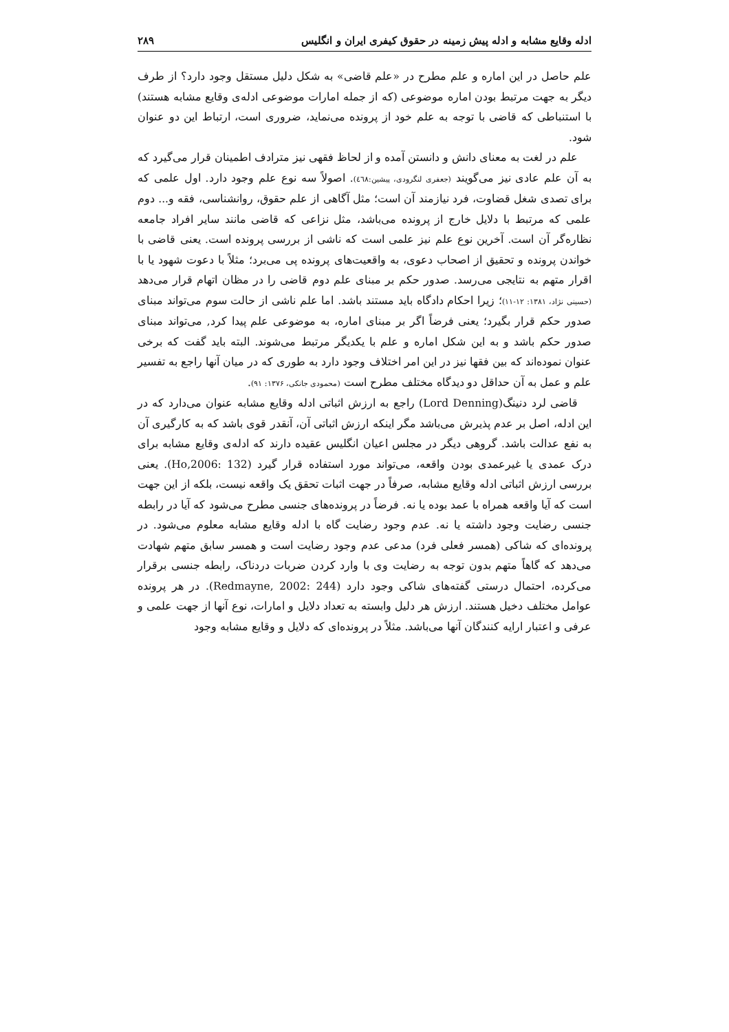ادله وقایع مشابه و ادله پیش زمینه در حقوق کیفری ایران و انگلیس ۲۸۹
علم حاصل در این اماره و علم مطرح در «علم قاضی» به شکل دلیل مستقل وجود دارد؟ از طرف دیگر به جهت مرتبط بودن اماره موضوعی (که از جمله امارات موضوعی ادله‌ی وقایع مشابه هستند) با استنباطی که قاضی با توجه به علم خود از پرونده می‌نماید، ضروری است، ارتباط این دو عنوان شود.
علم در لغت به معنای دانش و دانستن آمده و از لحاظ فقهی نیز مترادف اطمینان قرار می‌گیرد که به آن علم عادی نیز می‌گویند (جعفری لنگرودی، پیشین:٤٦٨). اصولاً سه نوع علم وجود دارد. اول علمی که برای تصدی شغل قضاوت، فرد نیازمند آن است؛ مثل آگاهی از علم حقوق، روانشناسی، فقه و... دوم علمی که مرتبط با دلایل خارج از پرونده می‌باشد، مثل نزاعی که قاضی مانند سایر افراد جامعه نظاره‌گر آن است. آخرین نوع علم نیز علمی است که ناشی از بررسی پرونده است. یعنی قاضی با خواندن پرونده و تحقیق از اصحاب دعوی، به واقعیت‌های پرونده پی می‌برد؛ مثلاً با دعوت شهود یا با اقرار متهم به نتایجی می‌رسد. صدور حکم بر مبنای علم دوم قاضی را در مظان اتهام قرار می‌دهد (حسینی نژاد، ۱۳۸۱: ۱۲-۱۱)؛ زیرا احکام دادگاه باید مستند باشد. اما علم ناشی از حالت سوم می‌تواند مبنای صدور حکم قرار بگیرد؛ یعنی فرضاً اگر بر مبنای اماره، به موضوعی علم پیدا کرد, می‌تواند مبنای صدور حکم باشد و به این شکل اماره و علم با یکدیگر مرتبط می‌شوند. البته باید گفت که برخی عنوان نموده‌اند که بین فقها نیز در این امر اختلاف وجود دارد به طوری که در میان آنها راجع به تفسیر علم و عمل به آن حداقل دو دیدگاه مختلف مطرح است (محمودی جانکی، ۱۳۷۶: ۹۱).
قاضی لرد دنینگ(Lord Denning) راجع به ارزش اثباتی ادله وقایع مشابه عنوان می‌دارد که در این ادله، اصل بر عدم پذیرش می‌باشد مگر اینکه ارزش اثباتی آن، آنقدر قوی باشد که به کارگیری آن به نفع عدالت باشد. گروهی دیگر در مجلس اعیان انگلیس عقیده دارند که ادله‌ی وقایع مشابه برای درک عمدی یا غیرعمدی بودن واقعه، می‌تواند مورد استفاده قرار گیرد (Ho,2006: 132). یعنی بررسی ارزش اثباتی ادله وقایع مشابه، صرفاً در جهت اثبات تحقق یک واقعه نیست، بلکه از این جهت است که آیا واقعه همراه با عمد بوده یا نه. فرضاً در پرونده‌های جنسی مطرح می‌شود که آیا در رابطه جنسی رضایت وجود داشته یا نه. عدم وجود رضایت گاه با ادله وقایع مشابه معلوم می‌شود. در پرونده‌ای که شاکی (همسر فعلی فرد) مدعی عدم وجود رضایت است و همسر سابق متهم شهادت می‌دهد که گاهاً متهم بدون توجه به رضایت وی با وارد کردن ضربات دردناک، رابطه جنسی برقرار می‌کرده، احتمال درستی گفته‌های شاکی وجود دارد (Redmayne, 2002: 244). در هر پرونده عوامل مختلف دخیل هستند. ارزش هر دلیل وابسته به تعداد دلایل و امارات، نوع آنها از جهت علمی و عرفی و اعتبار ارایه کنندگان آنها می‌باشد. مثلاً در پرونده‌ای که دلایل و وقایع مشابه وجود